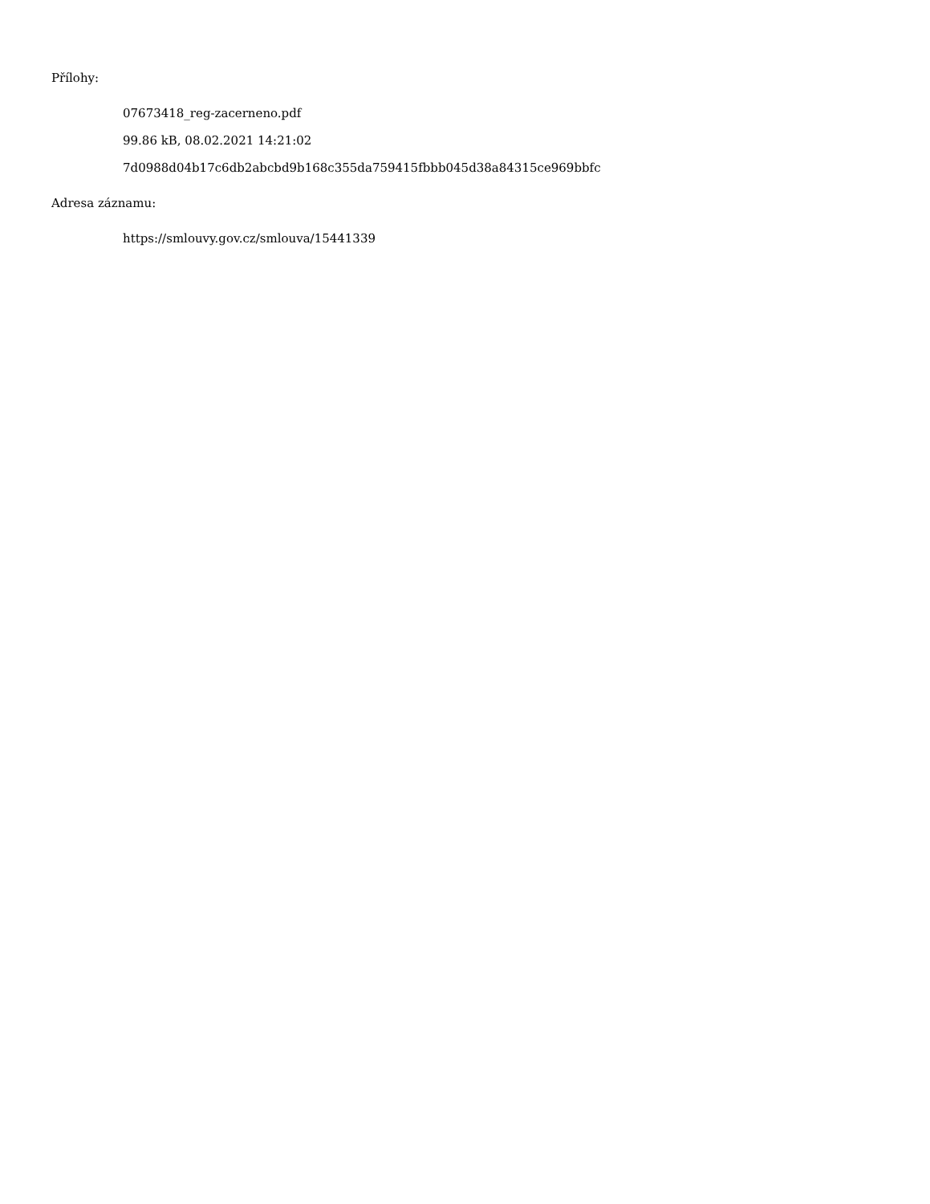Přílohy:
07673418_reg-zacerneno.pdf
99.86 kB, 08.02.2021 14:21:02
7d0988d04b17c6db2abcbd9b168c355da759415fbbb045d38a84315ce969bbfc
Adresa záznamu:
https://smlouvy.gov.cz/smlouva/15441339